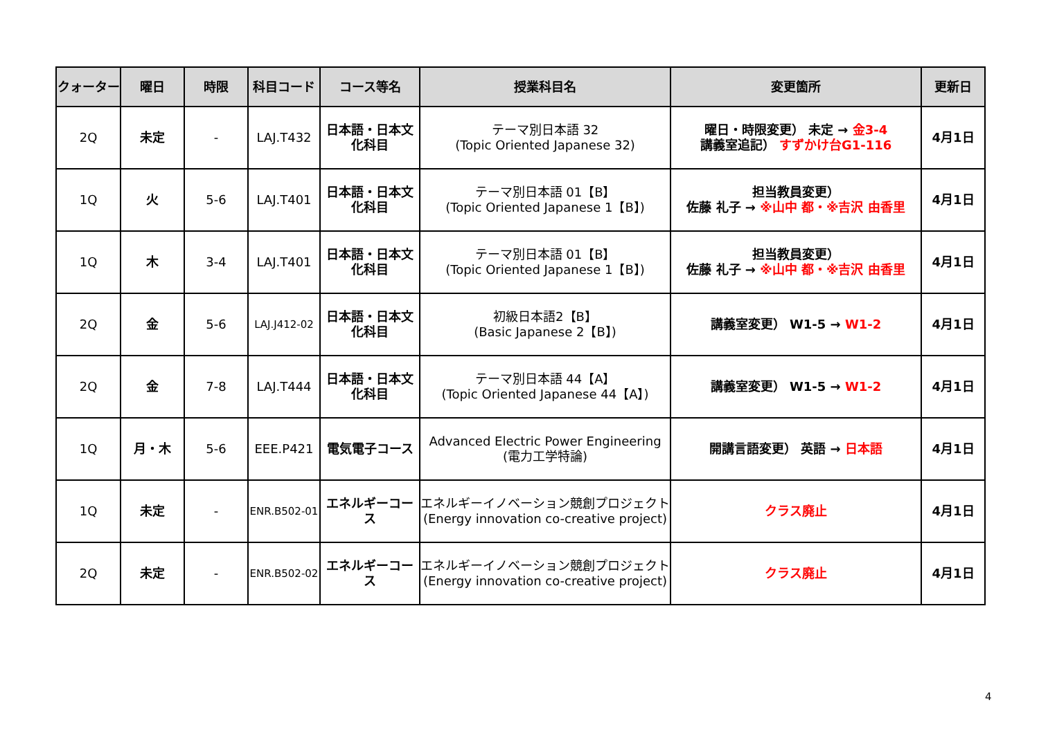| クォーター | 曜日 | 時限 | 科目コード | コース等名 | 授業科目名 | 変更箇所 | 更新日 |
| --- | --- | --- | --- | --- | --- | --- | --- |
| 2Q | 未定 | - | LAJ.T432 | 日本語・日本文 化科目 | テーマ別日本語 32 (Topic Oriented Japanese 32) | 曜日・時限変更） 未定 → 金3-4 講義室追記） すずかけ台G1-116 | 4月1日 |
| 1Q | 火 | 5-6 | LAJ.T401 | 日本語・日本文 化科目 | テーマ別日本語 01【B】 (Topic Oriented Japanese 1【B】) | 担当教員変更） 佐藤 礼子 → ※山中 都・※吉沢 由香里 | 4月1日 |
| 1Q | 木 | 3-4 | LAJ.T401 | 日本語・日本文 化科目 | テーマ別日本語 01【B】 (Topic Oriented Japanese 1【B】) | 担当教員変更） 佐藤 礼子 → ※山中 都・※吉沢 由香里 | 4月1日 |
| 2Q | 金 | 5-6 | LAJ.J412-02 | 日本語・日本文 化科目 | 初級日本語2【B】 (Basic Japanese 2【B】) | 講義室変更） W1-5 → W1-2 | 4月1日 |
| 2Q | 金 | 7-8 | LAJ.T444 | 日本語・日本文 化科目 | テーマ別日本語 44【A】 (Topic Oriented Japanese 44【A】) | 講義室変更） W1-5 → W1-2 | 4月1日 |
| 1Q | 月・木 | 5-6 | EEE.P421 | 電気電子コース | Advanced Electric Power Engineering (電力工学特論) | 開講言語変更） 英語 → 日本語 | 4月1日 |
| 1Q | 未定 | - | ENR.B502-01 | エネルギーコー ス | エネルギーイノベーション競創プロジェクト (Energy innovation co-creative project) | クラス廃止 | 4月1日 |
| 2Q | 未定 | - | ENR.B502-02 | エネルギーコー ス | エネルギーイノベーション競創プロジェクト (Energy innovation co-creative project) | クラス廃止 | 4月1日 |
4